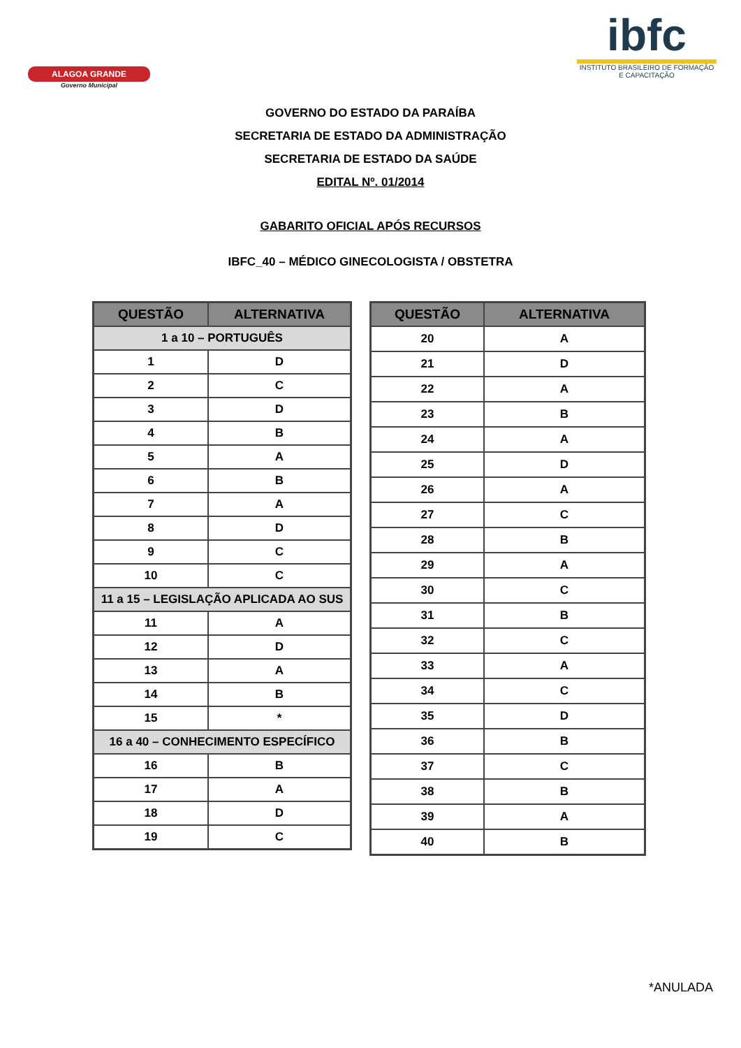ALAGOA GRANDE
Governo Municipal
ibfc
INSTITUTO BRASILEIRO DE FORMAÇÃO E CAPACITAÇÃO
GOVERNO DO ESTADO DA PARAÍBA
SECRETARIA DE ESTADO DA ADMINISTRAÇÃO
SECRETARIA DE ESTADO DA SAÚDE
EDITAL Nº. 01/2014
GABARITO OFICIAL APÓS RECURSOS
IBFC_40 – MÉDICO GINECOLOGISTA / OBSTETRA
| QUESTÃO | ALTERNATIVA |
| --- | --- |
| 1 a 10 – PORTUGUÊS | |
| 1 | D |
| 2 | C |
| 3 | D |
| 4 | B |
| 5 | A |
| 6 | B |
| 7 | A |
| 8 | D |
| 9 | C |
| 10 | C |
| 11 a 15 – LEGISLAÇÃO APLICADA AO SUS | |
| 11 | A |
| 12 | D |
| 13 | A |
| 14 | B |
| 15 | * |
| 16 a 40 – CONHECIMENTO ESPECÍFICO | |
| 16 | B |
| 17 | A |
| 18 | D |
| 19 | C |
| QUESTÃO | ALTERNATIVA |
| --- | --- |
| 20 | A |
| 21 | D |
| 22 | A |
| 23 | B |
| 24 | A |
| 25 | D |
| 26 | A |
| 27 | C |
| 28 | B |
| 29 | A |
| 30 | C |
| 31 | B |
| 32 | C |
| 33 | A |
| 34 | C |
| 35 | D |
| 36 | B |
| 37 | C |
| 38 | B |
| 39 | A |
| 40 | B |
*ANULADA